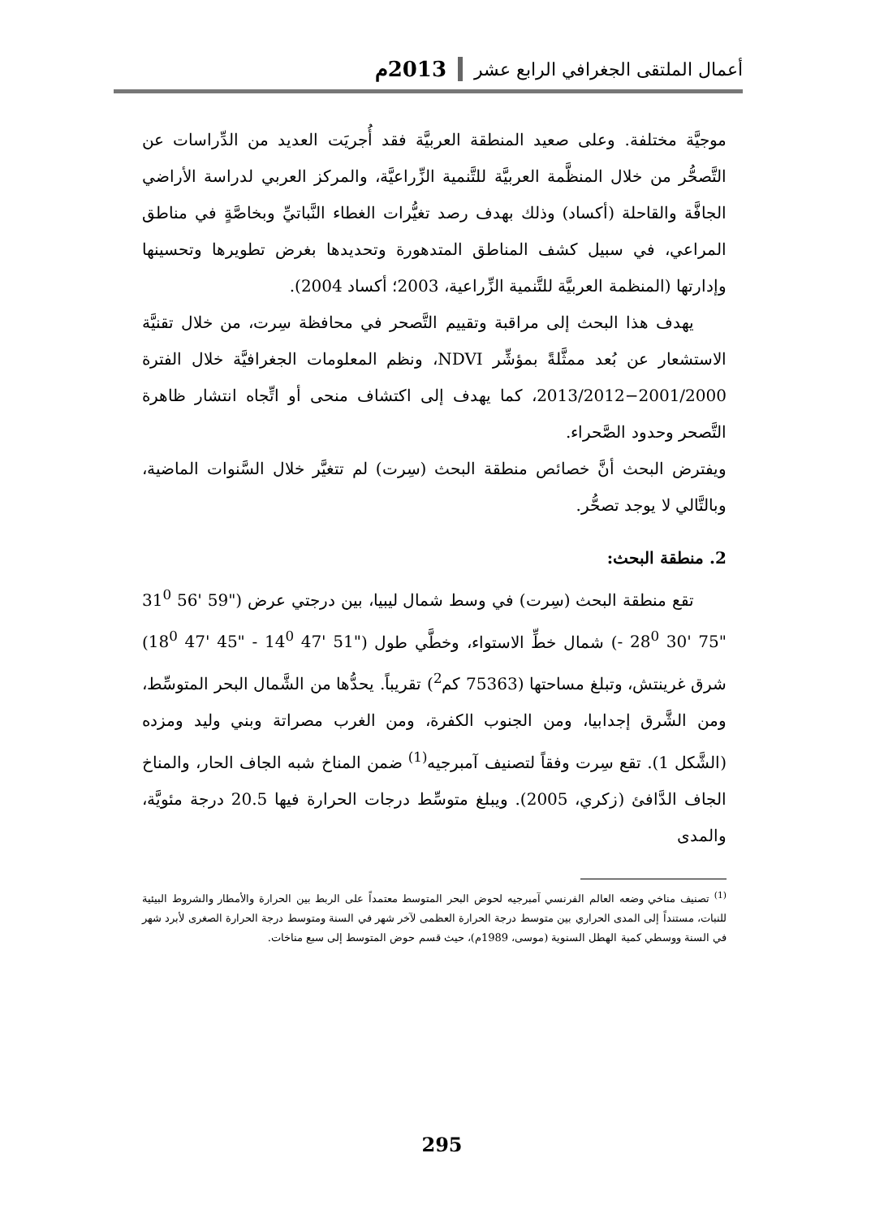أعمال الملتقى الجغرافي الرابع عشر 2013م
موجيَّة مختلفة. وعلى صعيد المنطقة العربيَّة فقد أُجريَت العديد من الدِّراسات عن التَّصحُّر من خلال المنظَّمة العربيَّة للتَّنمية الزِّراعيَّة، والمركز العربي لدراسة الأراضي الجافَّة والقاحلة (أكساد) وذلك بهدف رصد تغيُّرات الغطاء النَّباتيِّ وبخاصَّةٍ في مناطق المراعي، في سبيل كشف المناطق المتدهورة وتحديدها بغرض تطويرها وتحسينها وإدارتها (المنظمة العربيَّة للتَّنمية الزِّراعية، 2003؛ أكساد 2004).
يهدف هذا البحث إلى مراقبة وتقييم التَّصحر في محافظة سِرت، من خلال تقنيَّة الاستشعار عن بُعد ممثَّلةً بمؤشِّر NDVI، ونظم المعلومات الجغرافيَّة خلال الفترة 2001/2000−2013/2012، كما يهدف إلى اكتشاف منحى أو اتِّجاه انتشار ظاهرة التَّصحر وحدود الصَّحراء.
ويفترض البحث أنَّ خصائص منطقة البحث (سِرت) لم تتغيَّر خلال السَّنوات الماضية، وبالتَّالي لا يوجد تصحُّر.
2. منطقة البحث:
تقع منطقة البحث (سِرت) في وسط شمال ليبيا، بين درجتي عرض (31<sup>0</sup> 56' 59" - 28<sup>0</sup> 30' 75") شمال خطِّ الاستواء، وخطَّي طول (18<sup>0</sup> 47' 45" - 14<sup>0</sup> 47' 51") شرق غرينتش، وتبلغ مساحتها (75363 كم<sup>2</sup>) تقريباً. يحدُّها من الشَّمال البحر المتوسِّط، ومن الشَّرق إجدابيا، ومن الجنوب الكفرة، ومن الغرب مصراتة وبني وليد ومزده (الشَّكل 1). تقع سِرت وفقاً لتصنيف آمبرجيه<sup>(1)</sup> ضمن المناخ شبه الجاف الحار، والمناخ الجاف الدَّافئ (زكري، 2005). ويبلغ متوسِّط درجات الحرارة فيها 20.5 درجة مئويَّة، والمدى
<sup>(1)</sup> تصنيف مناخي وضعه العالم الفرنسي آمبرجيه لحوض البحر المتوسط معتمداً على الربط بين الحرارة والأمطار والشروط البيئية للنبات، مستنداً إلى المدى الحراري بين متوسط درجة الحرارة العظمى لآخر شهر في السنة ومتوسط درجة الحرارة الصغرى لأبرد شهر في السنة ووسطي كمية الهطل السنوية (موسى، 1989م)، حيث قسم حوض المتوسط إلى سبع مناخات.
295